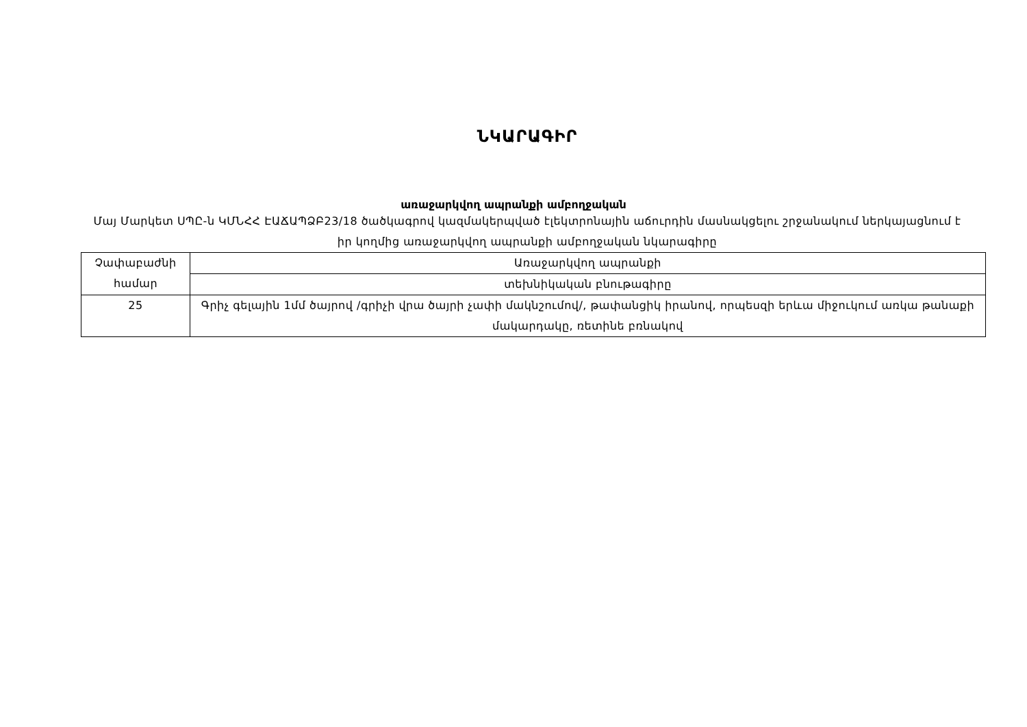ՆԿԱՐԱԳԻՐ
առաջարկվող ապրանքի ամբողջական
Մայ Մարկետ ՍՊԸ-ն ԿՄՆՀՀ ԷԱՃԱՊՁԲ23/18 ծածկագրով կազմակերպված էլեկտրոնային աճուրդին մասնակցելու շրջանակում ներկայացնում է իր կողմից առաջարկվող ապրանքի ամբողջական նկարագիրը
| Չափաբաժնի համար | Առաջարկվող ապրանքի |
| | տեխնիկական բնութագիրը |
| 25 | Գրիչ գելային 1մմ ծայրով /գրիչի վրա ծայրի չափի մակնշումով/, թափանցիկ իրանով, որպեսզի երևա միջուկում առկա թանաքի մակարդակը, ռետինե բռնակով |